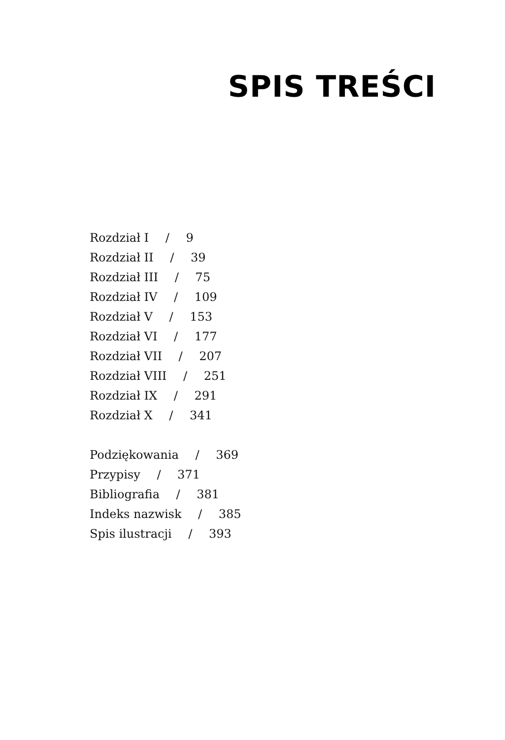SPIS TREŚCI
Rozdział I / 9
Rozdział II / 39
Rozdział III / 75
Rozdział IV / 109
Rozdział V / 153
Rozdział VI / 177
Rozdział VII / 207
Rozdział VIII / 251
Rozdział IX / 291
Rozdział X / 341
Podziękowania / 369
Przypisy / 371
Bibliografia / 381
Indeks nazwisk / 385
Spis ilustracji / 393